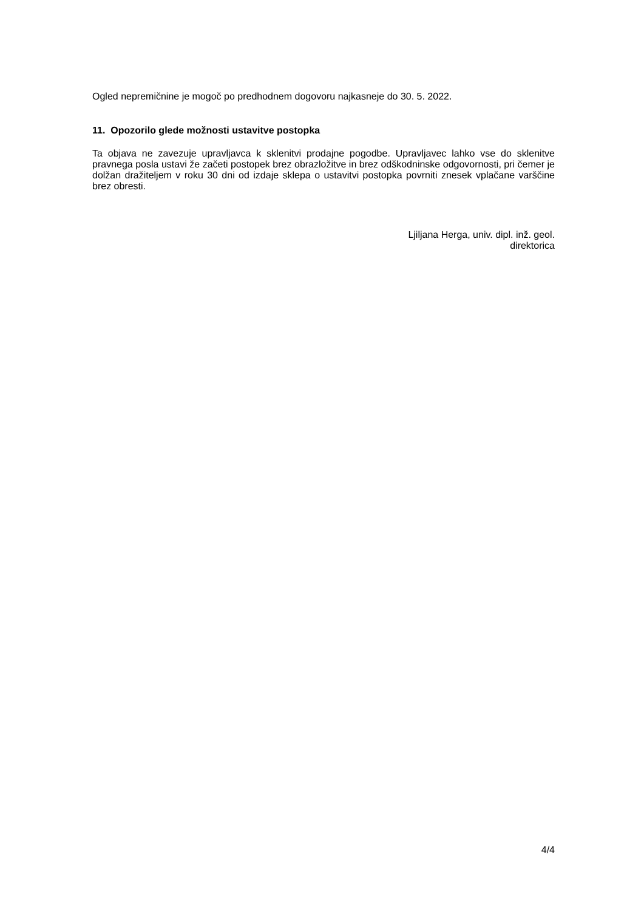Ogled nepremičnine je mogoč po predhodnem dogovoru najkasneje do 30. 5. 2022.
11. Opozorilo glede možnosti ustavitve postopka
Ta objava ne zavezuje upravljavca k sklenitvi prodajne pogodbe. Upravljavec lahko vse do sklenitve pravnega posla ustavi že začeti postopek brez obrazložitve in brez odškodninske odgovornosti, pri čemer je dolžan dražiteljem v roku 30 dni od izdaje sklepa o ustavitvi postopka povrniti znesek vplačane varščine brez obresti.
Ljiljana Herga, univ. dipl. inž. geol.
direktorica
4/4